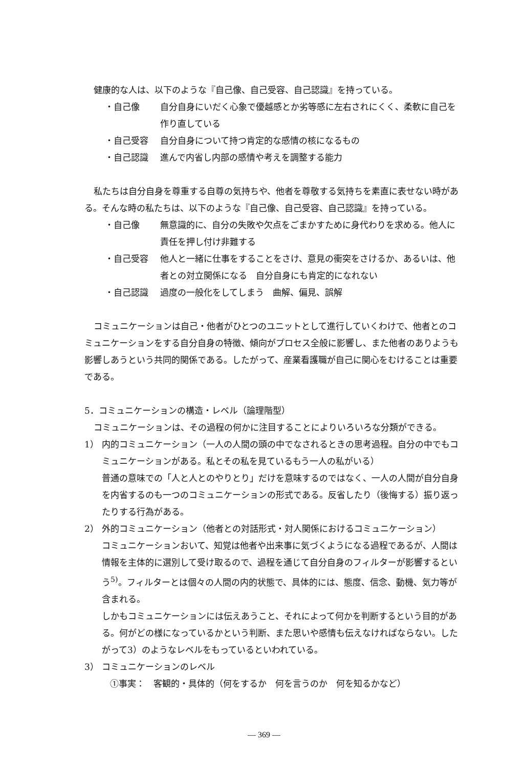健康的な人は、以下のような『自己像、自己受容、自己認識』を持っている。
・自己像 自分自身にいだく心象で優越感とか劣等感に左右されにくく、柔軟に自己を作り直している
・自己受容 自分自身について持つ肯定的な感情の核になるもの
・自己認識 進んで内省し内部の感情や考えを調整する能力
私たちは自分自身を尊重する自尊の気持ちや、他者を尊敬する気持ちを素直に表せない時がある。そんな時の私たちは、以下のような『自己像、自己受容、自己認識』を持っている。
・自己像 無意識的に、自分の失敗や欠点をごまかすために身代わりを求める。他人に責任を押し付け非難する
・自己受容 他人と一緒に仕事をすることをさけ、意見の衝突をさけるか、あるいは、他者との対立関係になる　自分自身にも肯定的になれない
・自己認識 過度の一般化をしてしまう　曲解、偏見、誤解
コミュニケーションは自己・他者がひとつのユニットとして進行していくわけで、他者とのコミュニケーションをする自分自身の特徴、傾向がプロセス全般に影響し、また他者のありようも影響しあうという共同的関係である。したがって、産業看護職が自己に関心をむけることは重要である。
5．コミュニケーションの構造・レベル（論理階型）
コミュニケーションは、その過程の何かに注目することによりいろいろな分類ができる。
1） 内的コミュニケーション（一人の人間の頭の中でなされるときの思考過程。自分の中でもコミュニケーションがある。私とその私を見ているもう一人の私がいる）
普通の意味での「人と人とのやりとり」だけを意味するのではなく、一人の人間が自分自身を内省するのも一つのコミュニケーションの形式である。反省したり（後悔する）振り返ったりする行為がある。
2） 外的コミュニケーション（他者との対話形式・対人関係におけるコミュニケーション）
コミュニケーションおいて、知覚は他者や出来事に気づくようになる過程であるが、人間は情報を主体的に選別して受け取るので、過程を通じて自分自身のフィルターが影響するという<sup>5)</sup>。フィルターとは個々の人間の内的状態で、具体的には、態度、信念、動機、気力等が含まれる。
しかもコミュニケーションには伝えあうこと、それによって何かを判断するという目的がある。何がどの様になっているかという判断、また思いや感情も伝えなければならない。したがって3）のようなレベルをもっているといわれている。
3） コミュニケーションのレベル
①事実：　客観的・具体的（何をするか　何を言うのか　何を知るかなど）
— 369 —